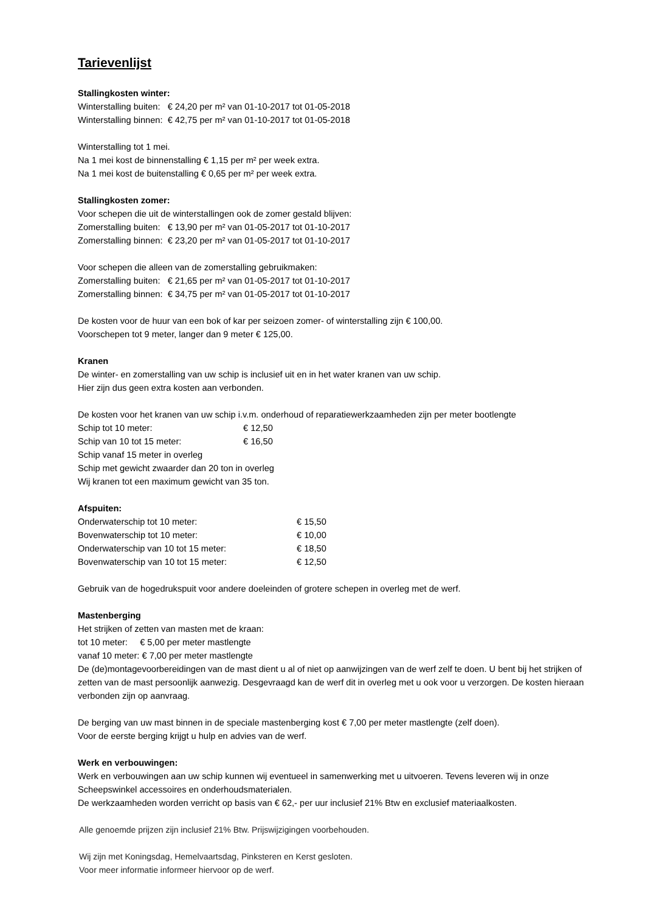Tarievenlijst
Stallingkosten winter:
Winterstalling buiten: € 24,20 per m² van 01-10-2017 tot 01-05-2018
Winterstalling binnen: € 42,75 per m² van 01-10-2017 tot 01-05-2018
Winterstalling tot 1 mei.
Na 1 mei kost de binnenstalling € 1,15 per m² per week extra.
Na 1 mei kost de buitenstalling € 0,65 per m² per week extra.
Stallingkosten zomer:
Voor schepen die uit de winterstallingen ook de zomer gestald blijven:
Zomerstalling buiten: € 13,90 per m² van 01-05-2017 tot 01-10-2017
Zomerstalling binnen: € 23,20 per m² van 01-05-2017 tot 01-10-2017
Voor schepen die alleen van de zomerstalling gebruikmaken:
Zomerstalling buiten: € 21,65 per m² van 01-05-2017 tot 01-10-2017
Zomerstalling binnen: € 34,75 per m² van 01-05-2017 tot 01-10-2017
De kosten voor de huur van een bok of kar per seizoen zomer- of winterstalling zijn € 100,00.
Voorschepen tot 9 meter, langer dan 9 meter € 125,00.
Kranen
De winter- en zomerstalling van uw schip is inclusief uit en in het water kranen van uw schip.
Hier zijn dus geen extra kosten aan verbonden.
De kosten voor het kranen van uw schip i.v.m. onderhoud of reparatiewerkzaamheden zijn per meter bootlengte
Schip tot 10 meter: € 12,50
Schip van 10 tot 15 meter: € 16,50
Schip vanaf 15 meter in overleg
Schip met gewicht zwaarder dan 20 ton in overleg
Wij kranen tot een maximum gewicht van 35 ton.
Afspuiten:
Onderwaterschip tot 10 meter: € 15,50
Bovenwaterschip tot 10 meter: € 10,00
Onderwaterschip van 10 tot 15 meter: € 18,50
Bovenwaterschip van 10 tot 15 meter: € 12,50
Gebruik van de hogedrukspuit voor andere doeleinden of grotere schepen in overleg met de werf.
Mastenberging
Het strijken of zetten van masten met de kraan:
tot 10 meter: € 5,00 per meter mastlengte
vanaf 10 meter: € 7,00 per meter mastlengte
De (de)montagevoorbereidingen van de mast dient u al of niet op aanwijzingen van de werf zelf te doen. U bent bij het strijken of zetten van de mast persoonlijk aanwezig. Desgevraagd kan de werf dit in overleg met u ook voor u verzorgen. De kosten hieraan verbonden zijn op aanvraag.
De berging van uw mast binnen in de speciale mastenberging kost € 7,00 per meter mastlengte (zelf doen).
Voor de eerste berging krijgt u hulp en advies van de werf.
Werk en verbouwingen:
Werk en verbouwingen aan uw schip kunnen wij eventueel in samenwerking met u uitvoeren. Tevens leveren wij in onze Scheepswinkel accessoires en onderhoudsmaterialen.
De werkzaamheden worden verricht op basis van € 62,- per uur inclusief 21% Btw en exclusief materiaalkosten.
Alle genoemde prijzen zijn inclusief 21% Btw. Prijswijzigingen voorbehouden.
Wij zijn met Koningsdag, Hemelvaartsdag, Pinksteren en Kerst gesloten.
Voor meer informatie informeer hiervoor op de werf.